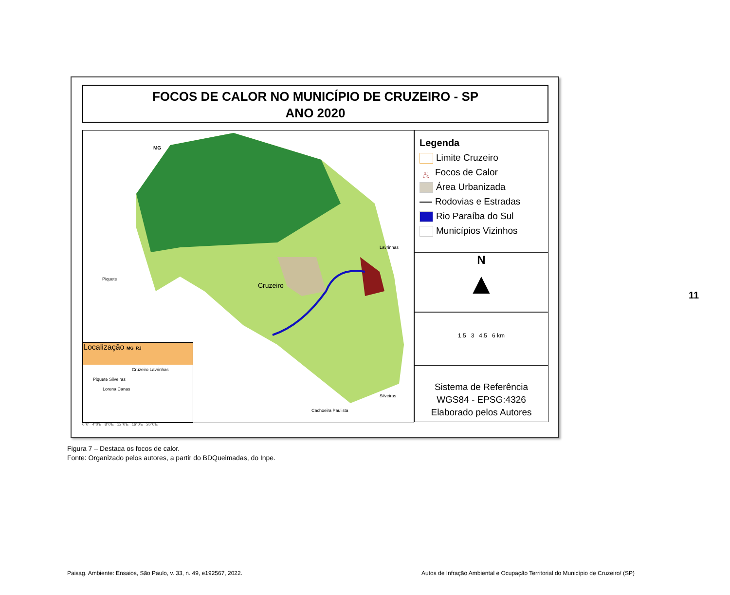FOCOS DE CALOR NO MUNICÍPIO DE CRUZEIRO - SP
ANO 2020
MG
Piquete
Lavrinhas
Cruzeiro
Silveiras
Cachoeira Paulista
Localização MG RJ
Cruzeiro Lavrinhas
Piquete Silveiras
Lorena Canas
Legenda
Limite Cruzeiro
♨ Focos de Calor
Área Urbanizada
Rodovias e Estradas
Rio Paraíba do Sul
Municípios Vizinhos
N
▲
1.5 3 4.5 6 km
Sistema de Referência
WGS84 - EPSG:4326
Elaborado pelos Autores
0°0' 4°0'E 8°0'E 12°0'E 16°0'E 20°0'E
Figura 7 – Destaca os focos de calor.
Fonte: Organizado pelos autores, a partir do BDQueimadas, do Inpe.
11
Paisag. Ambiente: Ensaios, São Paulo, v. 33, n. 49, e192567, 2022.
Autos de Infração Ambiental e Ocupação Territorial do Município de Cruzeiro/ (SP)